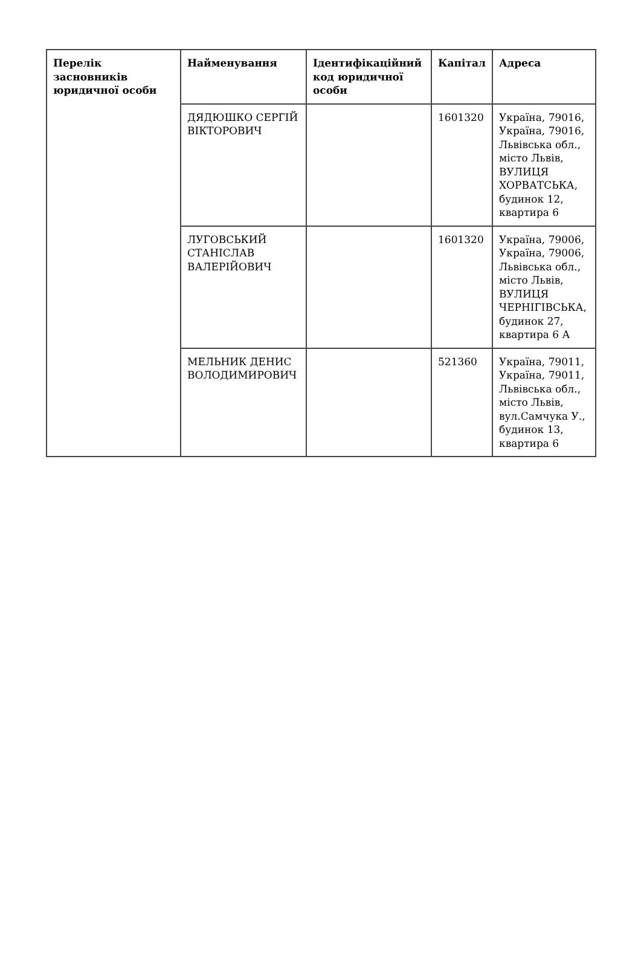| Перелік засновників юридичної особи | Найменування | Ідентифікаційний код юридичної особи | Капітал | Адреса |
| --- | --- | --- | --- | --- |
| | ДЯДЮШКО СЕРГІЙ ВІКТОРОВИЧ | | 1601320 | Україна, 79016, Україна, 79016, Львівська обл., місто Львів, ВУЛИЦЯ ХОРВАТСЬКА, будинок 12, квартира 6 |
| | ЛУГОВСЬКИЙ СТАНІСЛАВ ВАЛЕРІЙОВИЧ | | 1601320 | Україна, 79006, Україна, 79006, Львівська обл., місто Львів, ВУЛИЦЯ ЧЕРНІГІВСЬКА, будинок 27, квартира 6 А |
| | МЕЛЬНИК ДЕНИС ВОЛОДИМИРОВИЧ | | 521360 | Україна, 79011, Україна, 79011, Львівська обл., місто Львів, вул.Самчука У., будинок 13, квартира 6 |